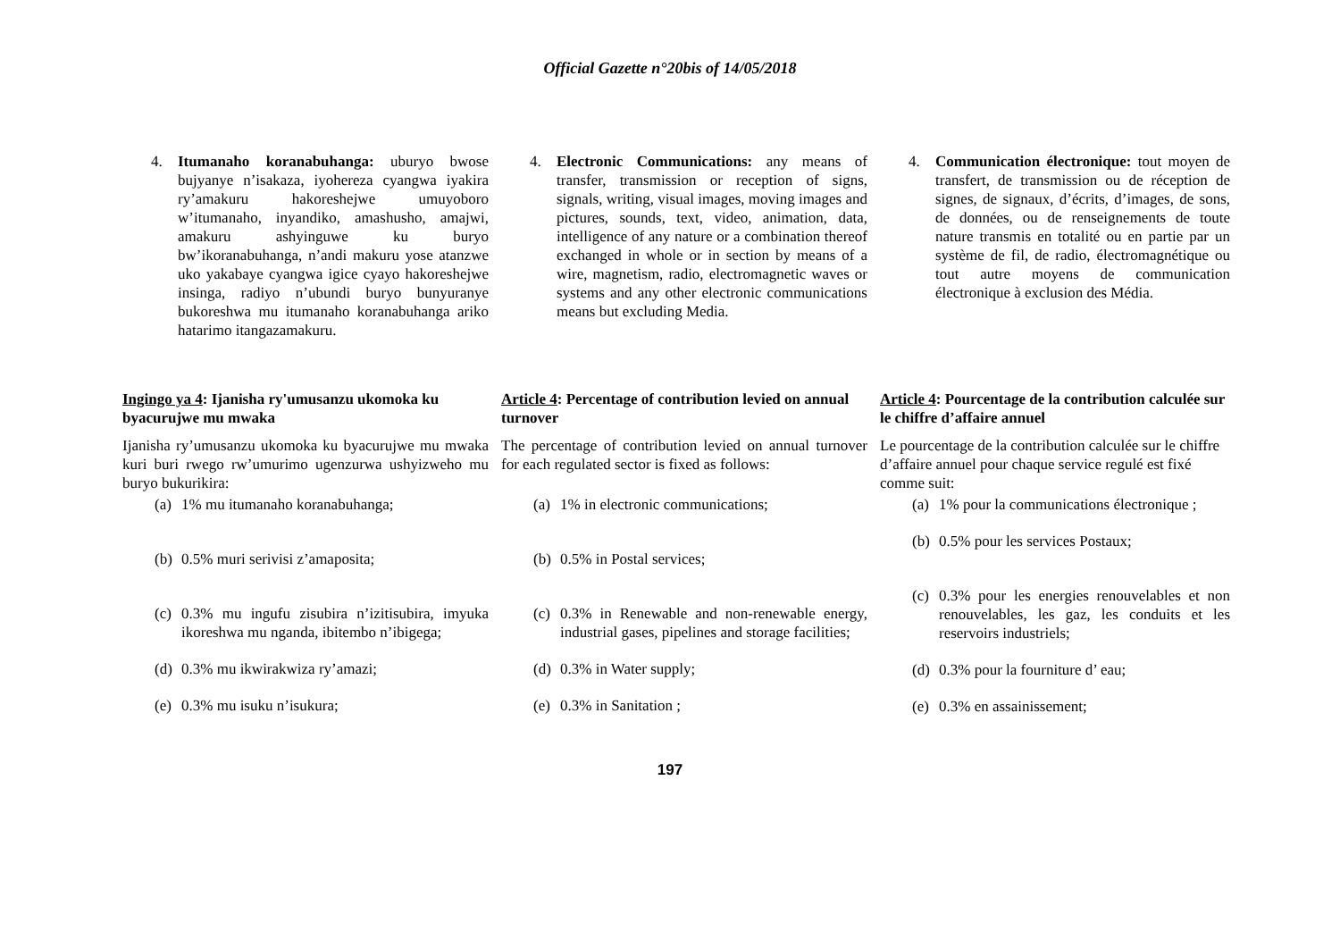Official Gazette n°20bis of 14/05/2018
4. Itumanaho koranabuhanga: uburyo bwose bujyanye n’isakaza, iyohereza cyangwa iyakira ry’amakuru hakoreshejwe umuyoboro w’itumanaho, inyandiko, amashusho, amajwi, amakuru ashyinguwe ku buryo bw’ikoranabuhanga, n’andi makuru yose atanzwe uko yakabaye cyangwa igice cyayo hakoreshejwe insinga, radiyo n’ubundi buryo bunyuranye bukoreshwa mu itumanaho koranabuhanga ariko hatarimo itangazamakuru.
Ingingo ya 4: Ijanisha ry'umusanzu ukomoka ku byacurujwe mu mwaka
Ijanisha ry’umusanzu ukomoka ku byacurujwe mu mwaka kuri buri rwego rw’umurimo ugenzurwa ushyizweho mu buryo bukurikira:
(a)
1% mu itumanaho koranabuhanga;
(b)
0.5% muri serivisi z’amaposita;
(c)
0.3% mu ingufu zisubira n’izitisubira, imyuka ikoreshwa mu nganda, ibitembo n’ibigega;
(d)
0.3% mu ikwirakwiza ry’amazi;
(e)
0.3% mu isuku n’isukura;
4. Electronic Communications: any means of transfer, transmission or reception of signs, signals, writing, visual images, moving images and pictures, sounds, text, video, animation, data, intelligence of any nature or a combination thereof exchanged in whole or in section by means of a wire, magnetism, radio, electromagnetic waves or systems and any other electronic communications means but excluding Media.
Article 4: Percentage of contribution levied on annual turnover
The percentage of contribution levied on annual turnover for each regulated sector is fixed as follows:
(a)
1% in electronic communications;
(b)
0.5% in Postal services;
(c)
0.3% in Renewable and non-renewable energy, industrial gases, pipelines and storage facilities;
(d)
0.3% in Water supply;
(e)
0.3% in Sanitation ;
4. Communication électronique: tout moyen de transfert, de transmission ou de réception de signes, de signaux, d’écrits, d’images, de sons, de données, ou de renseignements de toute nature transmis en totalité ou en partie par un système de fil, de radio, électromagnétique ou tout autre moyens de communication électronique à exclusion des Média.
Article 4: Pourcentage de la contribution calculée sur le chiffre d’affaire annuel
Le pourcentage de la contribution calculée sur le chiffre d’affaire annuel pour chaque service regulé est fixé comme suit:
(a)
1% pour la communications électronique ;
(b)
0.5% pour les services Postaux;
(c)
0.3% pour les energies renouvelables et non renouvelables, les gaz, les conduits et les reservoirs industriels;
(d)
0.3% pour la fourniture d’ eau;
(e)
0.3% en assainissement;
197